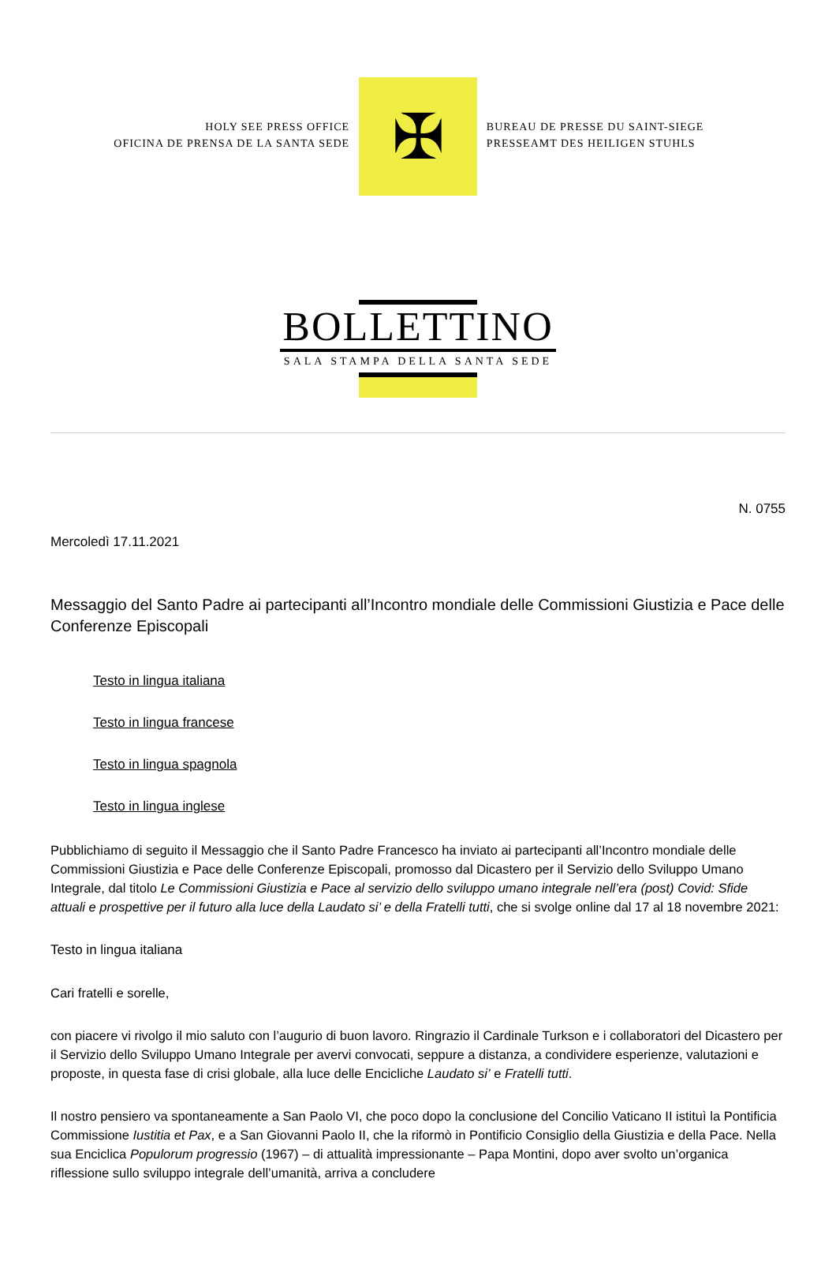HOLY SEE PRESS OFFICE
OFICINA DE PRENSA DE LA SANTA SEDE
✠
BUREAU DE PRESSE DU SAINT-SIEGE
PRESSEAMT DES HEILIGEN STUHLS
BOLLETTINO
SALA STAMPA DELLA SANTA SEDE
N. 0755
Mercoledì 17.11.2021
Messaggio del Santo Padre ai partecipanti all’Incontro mondiale delle Commissioni Giustizia e Pace delle Conferenze Episcopali
Testo in lingua italiana
Testo in lingua francese
Testo in lingua spagnola
Testo in lingua inglese
Pubblichiamo di seguito il Messaggio che il Santo Padre Francesco ha inviato ai partecipanti all’Incontro mondiale delle Commissioni Giustizia e Pace delle Conferenze Episcopali, promosso dal Dicastero per il Servizio dello Sviluppo Umano Integrale, dal titolo Le Commissioni Giustizia e Pace al servizio dello sviluppo umano integrale nell’era (post) Covid: Sfide attuali e prospettive per il futuro alla luce della Laudato si’ e della Fratelli tutti, che si svolge online dal 17 al 18 novembre 2021:
Testo in lingua italiana
Cari fratelli e sorelle,
con piacere vi rivolgo il mio saluto con l’augurio di buon lavoro. Ringrazio il Cardinale Turkson e i collaboratori del Dicastero per il Servizio dello Sviluppo Umano Integrale per avervi convocati, seppure a distanza, a condividere esperienze, valutazioni e proposte, in questa fase di crisi globale, alla luce delle Encicliche Laudato si’ e Fratelli tutti.
Il nostro pensiero va spontaneamente a San Paolo VI, che poco dopo la conclusione del Concilio Vaticano II istituì la Pontificia Commissione Iustitia et Pax, e a San Giovanni Paolo II, che la riformò in Pontificio Consiglio della Giustizia e della Pace. Nella sua Enciclica Populorum progressio (1967) – di attualità impressionante – Papa Montini, dopo aver svolto un’organica riflessione sullo sviluppo integrale dell’umanità, arriva a concludere